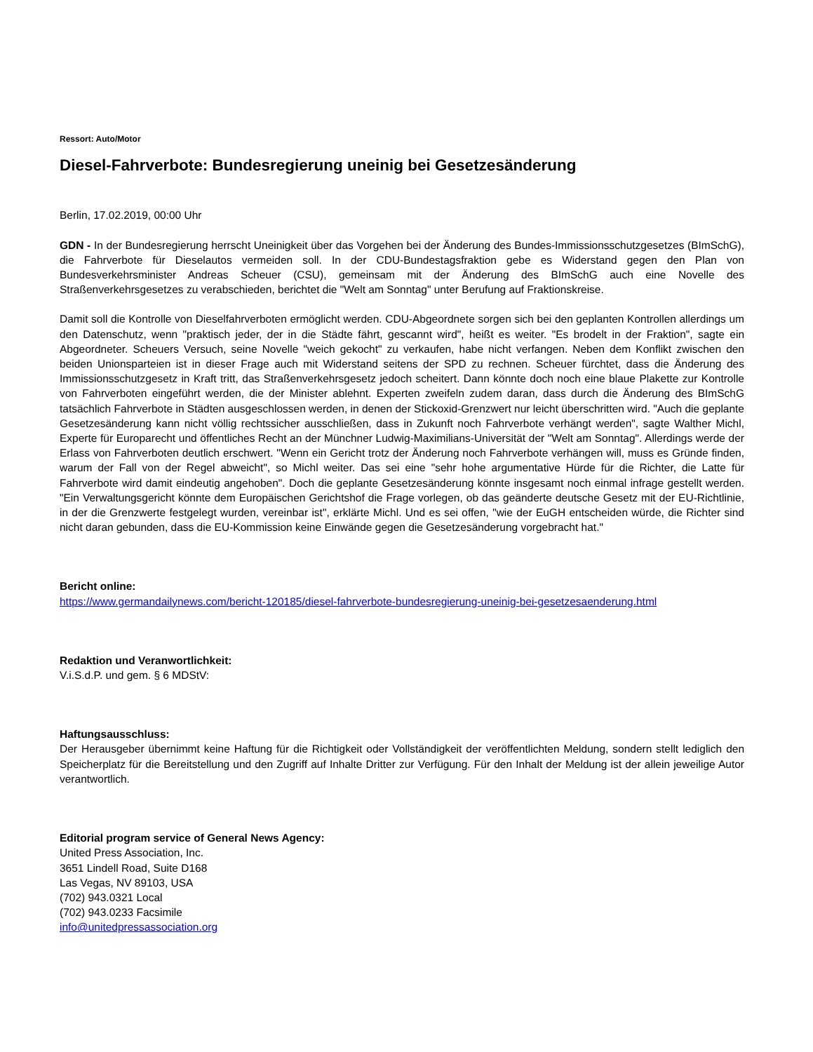Ressort: Auto/Motor
Diesel-Fahrverbote: Bundesregierung uneinig bei Gesetzesänderung
Berlin, 17.02.2019, 00:00 Uhr
GDN - In der Bundesregierung herrscht Uneinigkeit über das Vorgehen bei der Änderung des Bundes-Immissionsschutzgesetzes (BImSchG), die Fahrverbote für Dieselautos vermeiden soll. In der CDU-Bundestagsfraktion gebe es Widerstand gegen den Plan von Bundesverkehrsminister Andreas Scheuer (CSU), gemeinsam mit der Änderung des BImSchG auch eine Novelle des Straßenverkehrsgesetzes zu verabschieden, berichtet die "Welt am Sonntag" unter Berufung auf Fraktionskreise.
Damit soll die Kontrolle von Dieselfahrverboten ermöglicht werden. CDU-Abgeordnete sorgen sich bei den geplanten Kontrollen allerdings um den Datenschutz, wenn "praktisch jeder, der in die Städte fährt, gescannt wird", heißt es weiter. "Es brodelt in der Fraktion", sagte ein Abgeordneter. Scheuers Versuch, seine Novelle "weich gekocht" zu verkaufen, habe nicht verfangen. Neben dem Konflikt zwischen den beiden Unionsparteien ist in dieser Frage auch mit Widerstand seitens der SPD zu rechnen. Scheuer fürchtet, dass die Änderung des Immissionsschutzgesetz in Kraft tritt, das Straßenverkehrsgesetz jedoch scheitert. Dann könnte doch noch eine blaue Plakette zur Kontrolle von Fahrverboten eingeführt werden, die der Minister ablehnt. Experten zweifeln zudem daran, dass durch die Änderung des BImSchG tatsächlich Fahrverbote in Städten ausgeschlossen werden, in denen der Stickoxid-Grenzwert nur leicht überschritten wird. "Auch die geplante Gesetzesänderung kann nicht völlig rechtssicher ausschließen, dass in Zukunft noch Fahrverbote verhängt werden", sagte Walther Michl, Experte für Europarecht und öffentliches Recht an der Münchner Ludwig-Maximilians-Universität der "Welt am Sonntag". Allerdings werde der Erlass von Fahrverboten deutlich erschwert. "Wenn ein Gericht trotz der Änderung noch Fahrverbote verhängen will, muss es Gründe finden, warum der Fall von der Regel abweicht", so Michl weiter. Das sei eine "sehr hohe argumentative Hürde für die Richter, die Latte für Fahrverbote wird damit eindeutig angehoben". Doch die geplante Gesetzesänderung könnte insgesamt noch einmal infrage gestellt werden. "Ein Verwaltungsgericht könnte dem Europäischen Gerichtshof die Frage vorlegen, ob das geänderte deutsche Gesetz mit der EU-Richtlinie, in der die Grenzwerte festgelegt wurden, vereinbar ist", erklärte Michl. Und es sei offen, "wie der EuGH entscheiden würde, die Richter sind nicht daran gebunden, dass die EU-Kommission keine Einwände gegen die Gesetzesänderung vorgebracht hat."
Bericht online:
https://www.germandailynews.com/bericht-120185/diesel-fahrverbote-bundesregierung-uneinig-bei-gesetzesaenderung.html
Redaktion und Veranwortlichkeit:
V.i.S.d.P. und gem. § 6 MDStV:
Haftungsausschluss:
Der Herausgeber übernimmt keine Haftung für die Richtigkeit oder Vollständigkeit der veröffentlichten Meldung, sondern stellt lediglich den Speicherplatz für die Bereitstellung und den Zugriff auf Inhalte Dritter zur Verfügung. Für den Inhalt der Meldung ist der allein jeweilige Autor verantwortlich.
Editorial program service of General News Agency:
United Press Association, Inc.
3651 Lindell Road, Suite D168
Las Vegas, NV 89103, USA
(702) 943.0321 Local
(702) 943.0233 Facsimile
info@unitedpressassociation.org